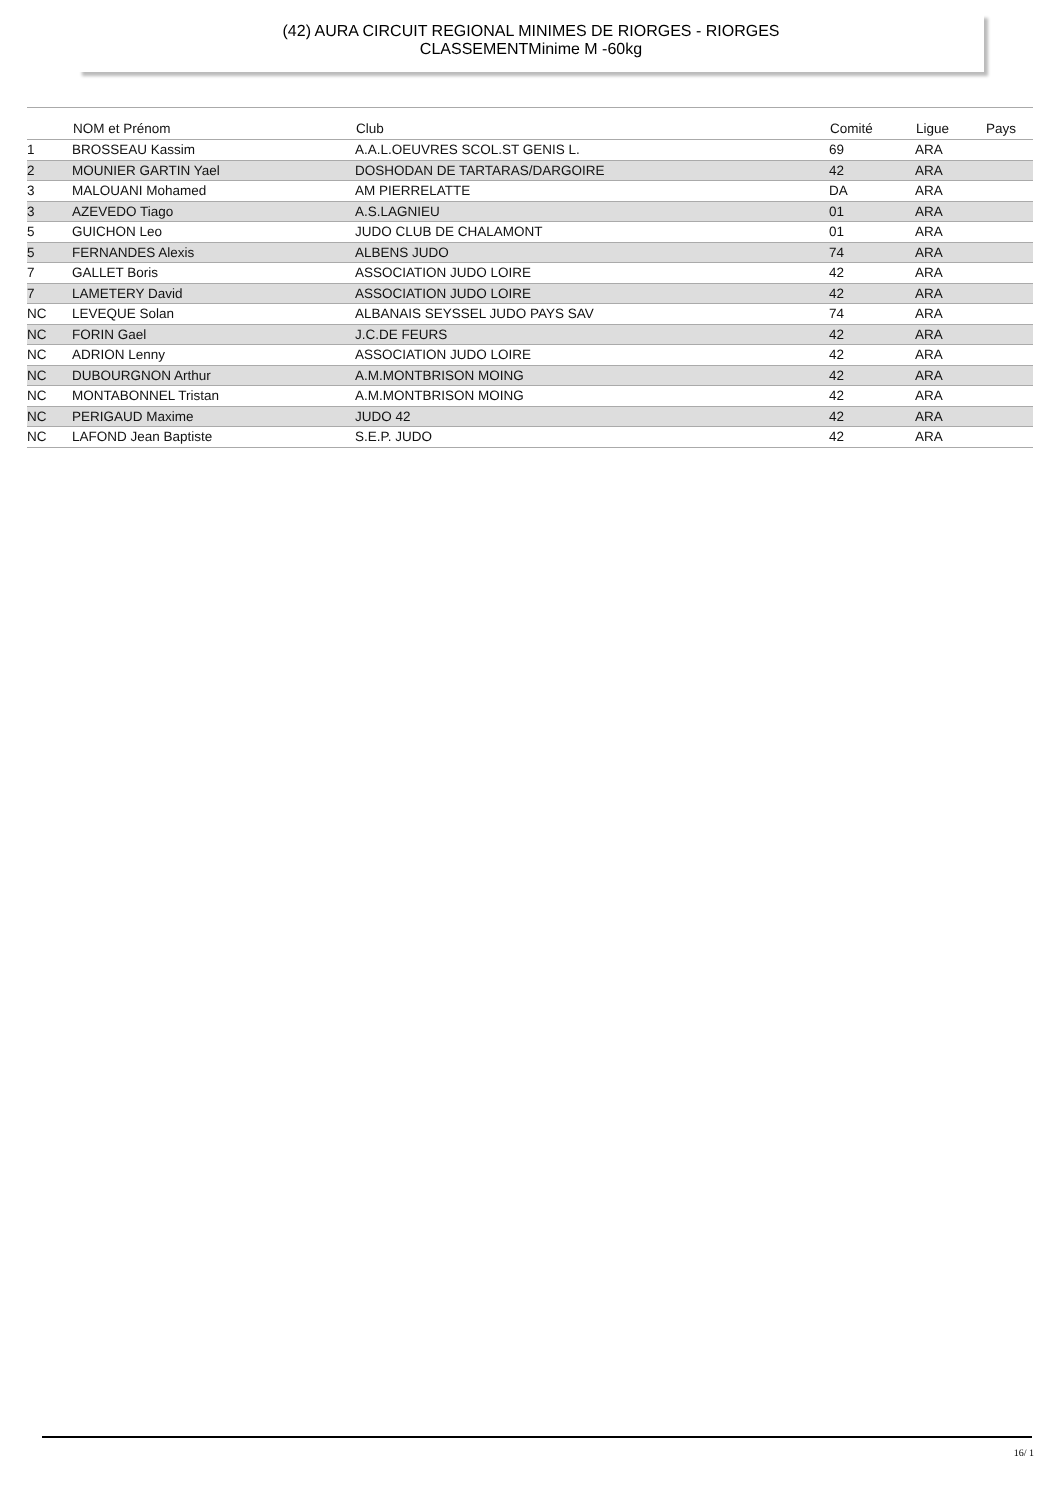(42) AURA CIRCUIT REGIONAL MINIMES DE RIORGES - RIORGES
CLASSEMENTMinime M -60kg
| | NOM et Prénom | Club | Comité | Ligue | Pays |
| --- | --- | --- | --- | --- | --- |
| 1 | BROSSEAU Kassim | A.A.L.OEUVRES SCOL.ST GENIS L. | 69 | ARA | |
| 2 | MOUNIER GARTIN Yael | DOSHODAN DE TARTARAS/DARGOIRE | 42 | ARA | |
| 3 | MALOUANI Mohamed | AM PIERRELATTE | DA | ARA | |
| 3 | AZEVEDO Tiago | A.S.LAGNIEU | 01 | ARA | |
| 5 | GUICHON Leo | JUDO CLUB DE CHALAMONT | 01 | ARA | |
| 5 | FERNANDES Alexis | ALBENS JUDO | 74 | ARA | |
| 7 | GALLET Boris | ASSOCIATION JUDO LOIRE | 42 | ARA | |
| 7 | LAMETERY David | ASSOCIATION JUDO LOIRE | 42 | ARA | |
| NC | LEVEQUE Solan | ALBANAIS SEYSSEL JUDO PAYS SAV | 74 | ARA | |
| NC | FORIN Gael | J.C.DE FEURS | 42 | ARA | |
| NC | ADRION Lenny | ASSOCIATION JUDO LOIRE | 42 | ARA | |
| NC | DUBOURGNON Arthur | A.M.MONTBRISON MOING | 42 | ARA | |
| NC | MONTABONNEL Tristan | A.M.MONTBRISON MOING | 42 | ARA | |
| NC | PERIGAUD Maxime | JUDO 42 | 42 | ARA | |
| NC | LAFOND Jean Baptiste | S.E.P. JUDO | 42 | ARA | |
16/ 1